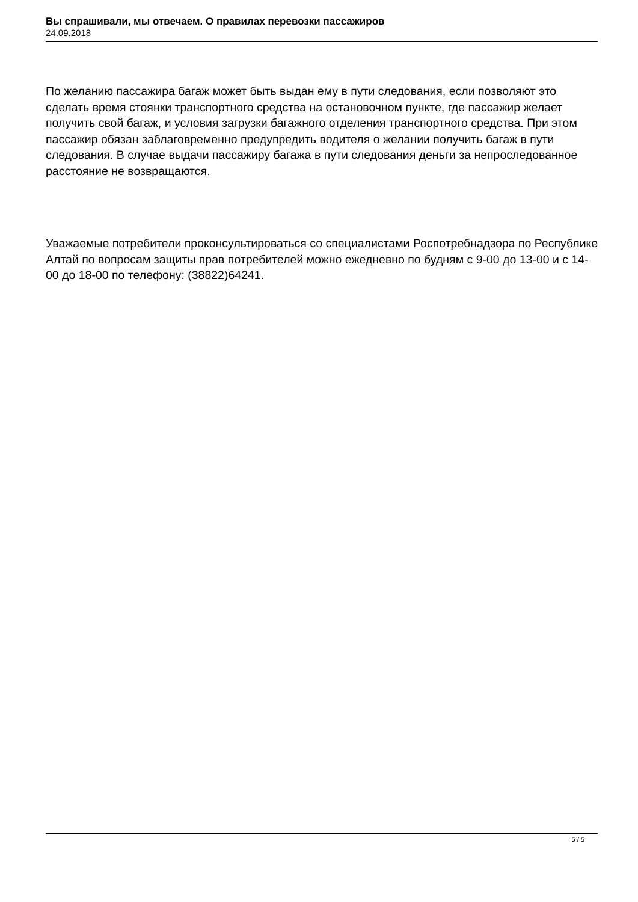Вы спрашивали, мы отвечаем. О правилах перевозки пассажиров
24.09.2018
По желанию пассажира багаж может быть выдан ему в пути следования, если позволяют это сделать время стоянки транспортного средства на остановочном пункте, где пассажир желает получить свой багаж, и условия загрузки багажного отделения транспортного средства. При этом пассажир обязан заблаговременно предупредить водителя о желании получить багаж в пути следования. В случае выдачи пассажиру багажа в пути следования деньги за непроследованное расстояние не возвращаются.
Уважаемые потребители проконсультироваться со специалистами Роспотребнадзора по Республике Алтай по вопросам защиты прав потребителей можно ежедневно по будням с 9-00 до 13-00 и с 14-00 до 18-00 по телефону: (38822)64241.
5 / 5